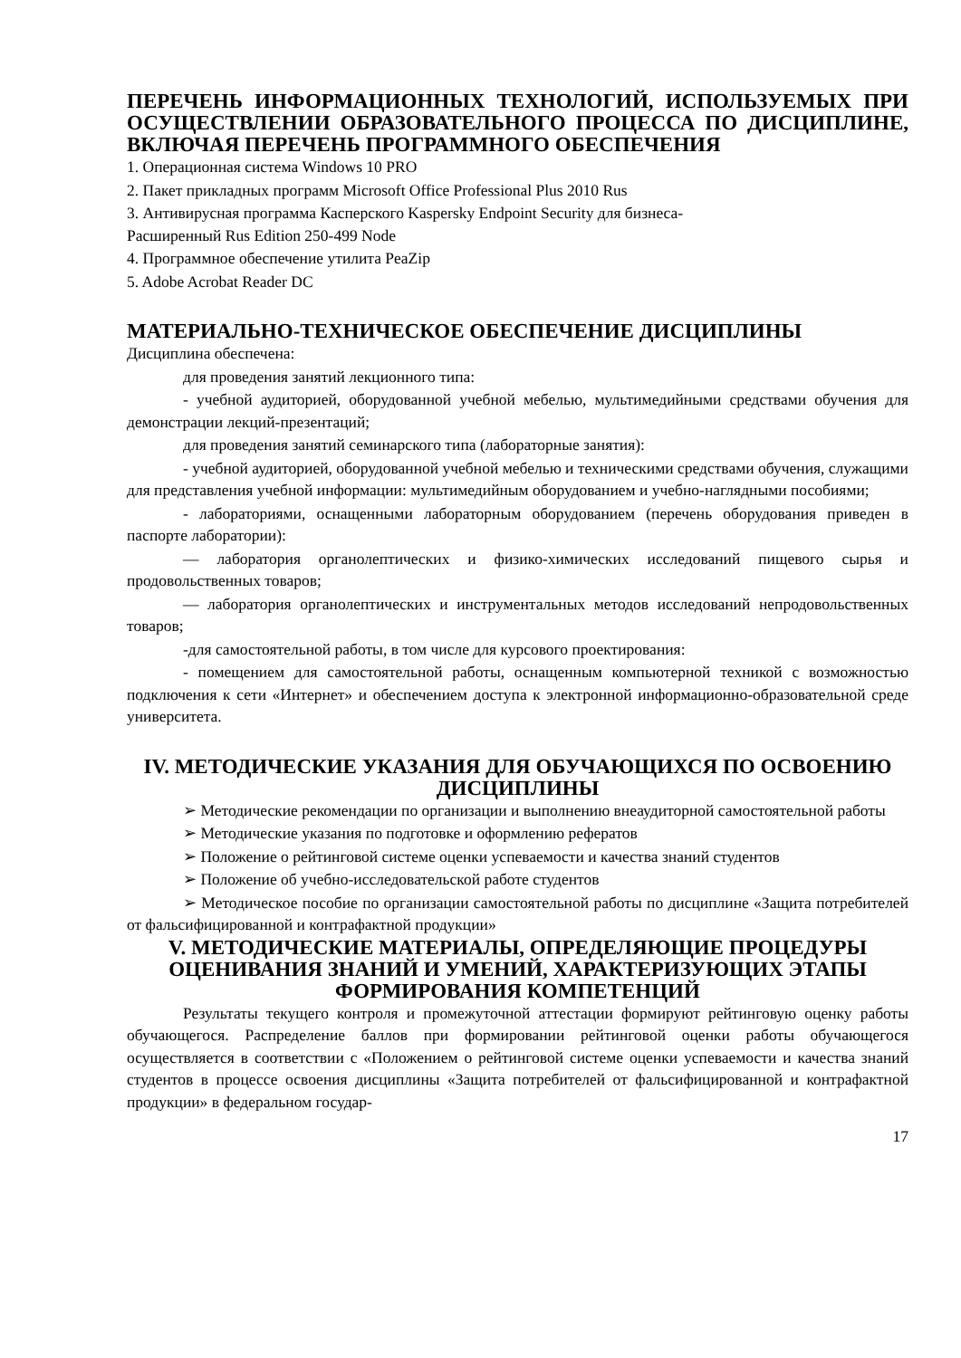ПЕРЕЧЕНЬ ИНФОРМАЦИОННЫХ ТЕХНОЛОГИЙ, ИСПОЛЬЗУЕМЫХ ПРИ ОСУЩЕСТВЛЕНИИ ОБРАЗОВАТЕЛЬНОГО ПРОЦЕССА ПО ДИСЦИПЛИНЕ, ВКЛЮЧАЯ ПЕРЕЧЕНЬ ПРОГРАММНОГО ОБЕСПЕЧЕНИЯ
1. Операционная система Windows 10 PRO
2. Пакет прикладных программ Microsoft Office Professional Plus 2010 Rus
3. Антивирусная программа Касперского Kaspersky Endpoint Security для бизнеса-
Расширенный Rus Edition 250-499 Node
4. Программное обеспечение утилита PeaZip
5. Adobe Acrobat Reader DC
МАТЕРИАЛЬНО-ТЕХНИЧЕСКОЕ ОБЕСПЕЧЕНИЕ ДИСЦИПЛИНЫ
Дисциплина обеспечена:
для проведения занятий лекционного типа:
- учебной аудиторией, оборудованной учебной мебелью, мультимедийными средствами обучения для демонстрации лекций-презентаций;
для проведения занятий семинарского типа (лабораторные занятия):
- учебной аудиторией, оборудованной учебной мебелью и техническими средствами обучения, служащими для представления учебной информации: мультимедийным оборудованием и учебно-наглядными пособиями;
- лабораториями, оснащенными лабораторным оборудованием (перечень оборудования приведен в паспорте лаборатории):
— лаборатория органолептических и физико-химических исследований пищевого сырья и продовольственных товаров;
— лаборатория органолептических и инструментальных методов исследований непродовольственных товаров;
-для самостоятельной работы, в том числе для курсового проектирования:
- помещением для самостоятельной работы, оснащенным компьютерной техникой с возможностью подключения к сети «Интернет» и обеспечением доступа к электронной информационно-образовательной среде университета.
IV. МЕТОДИЧЕСКИЕ УКАЗАНИЯ ДЛЯ ОБУЧАЮЩИХСЯ ПО ОСВОЕНИЮ ДИСЦИПЛИНЫ
➢ Методические рекомендации по организации и выполнению внеаудиторной самостоятельной работы
➢ Методические указания по подготовке и оформлению рефератов
➢ Положение о рейтинговой системе оценки успеваемости и качества знаний студентов
➢ Положение об учебно-исследовательской работе студентов
➢ Методическое пособие по организации самостоятельной работы по дисциплине «Защита потребителей от фальсифицированной и контрафактной продукции»
V. МЕТОДИЧЕСКИЕ МАТЕРИАЛЫ, ОПРЕДЕЛЯЮЩИЕ ПРОЦЕДУРЫ ОЦЕНИВАНИЯ ЗНАНИЙ И УМЕНИЙ, ХАРАКТЕРИЗУЮЩИХ ЭТАПЫ ФОРМИРОВАНИЯ КОМПЕТЕНЦИЙ
Результаты текущего контроля и промежуточной аттестации формируют рейтинговую оценку работы обучающегося. Распределение баллов при формировании рейтинговой оценки работы обучающегося осуществляется в соответствии с «Положением о рейтинговой системе оценки успеваемости и качества знаний студентов в процессе освоения дисциплины «Защита потребителей от фальсифицированной и контрафактной продукции» в федеральном государ-
17